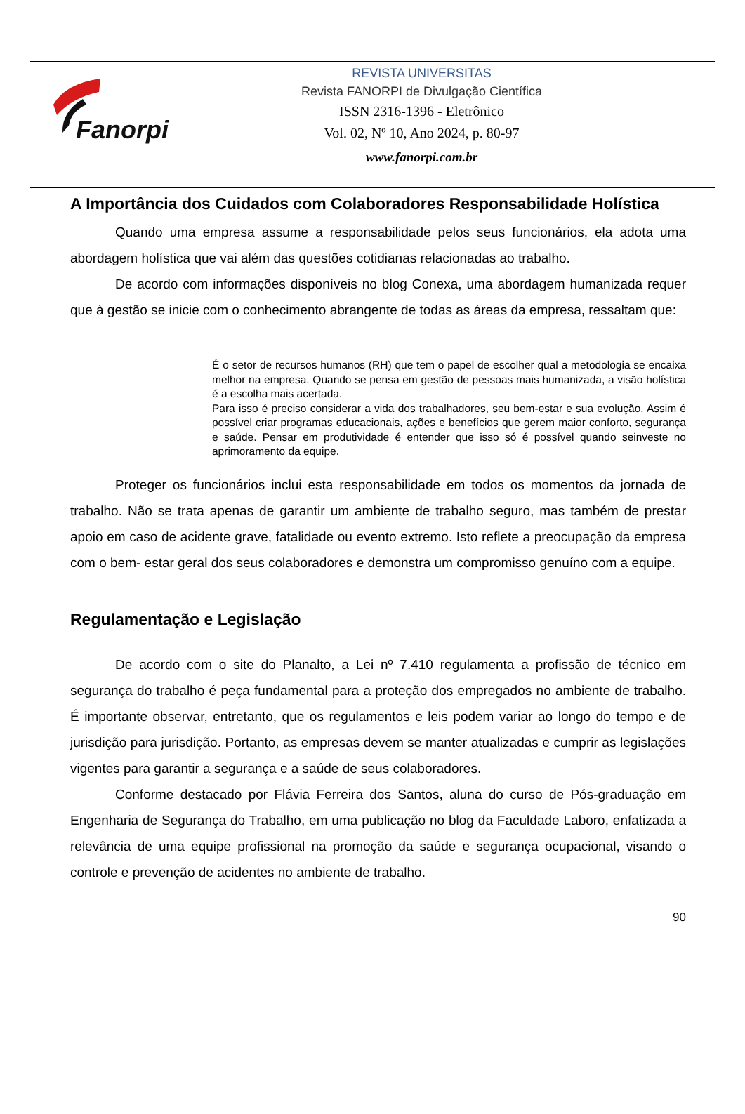Fanorpi
REVISTA UNIVERSITAS
Revista FANORPI de Divulgação Científica
ISSN 2316-1396 - Eletrônico
Vol. 02, Nº 10, Ano 2024, p. 80-97
www.fanorpi.com.br
A Importância dos Cuidados com Colaboradores Responsabilidade Holística
Quando uma empresa assume a responsabilidade pelos seus funcionários, ela adota uma abordagem holística que vai além das questões cotidianas relacionadas ao trabalho.
De acordo com informações disponíveis no blog Conexa, uma abordagem humanizada requer que à gestão se inicie com o conhecimento abrangente de todas as áreas da empresa, ressaltam que:
É o setor de recursos humanos (RH) que tem o papel de escolher qual a metodologia se encaixa melhor na empresa. Quando se pensa em gestão de pessoas mais humanizada, a visão holística é a escolha mais acertada.
Para isso é preciso considerar a vida dos trabalhadores, seu bem-estar e sua evolução. Assim é possível criar programas educacionais, ações e benefícios que gerem maior conforto, segurança e saúde. Pensar em produtividade é entender que isso só é possível quando seinveste no aprimoramento da equipe.
Proteger os funcionários inclui esta responsabilidade em todos os momentos da jornada de trabalho. Não se trata apenas de garantir um ambiente de trabalho seguro, mas também de prestar apoio em caso de acidente grave, fatalidade ou evento extremo. Isto reflete a preocupação da empresa com o bem- estar geral dos seus colaboradores e demonstra um compromisso genuíno com a equipe.
Regulamentação e Legislação
De acordo com o site do Planalto, a Lei nº 7.410 regulamenta a profissão de técnico em segurança do trabalho é peça fundamental para a proteção dos empregados no ambiente de trabalho. É importante observar, entretanto, que os regulamentos e leis podem variar ao longo do tempo e de jurisdição para jurisdição. Portanto, as empresas devem se manter atualizadas e cumprir as legislações vigentes para garantir a segurança e a saúde de seus colaboradores.
Conforme destacado por Flávia Ferreira dos Santos, aluna do curso de Pós-graduação em Engenharia de Segurança do Trabalho, em uma publicação no blog da Faculdade Laboro, enfatizada a relevância de uma equipe profissional na promoção da saúde e segurança ocupacional, visando o controle e prevenção de acidentes no ambiente de trabalho.
90